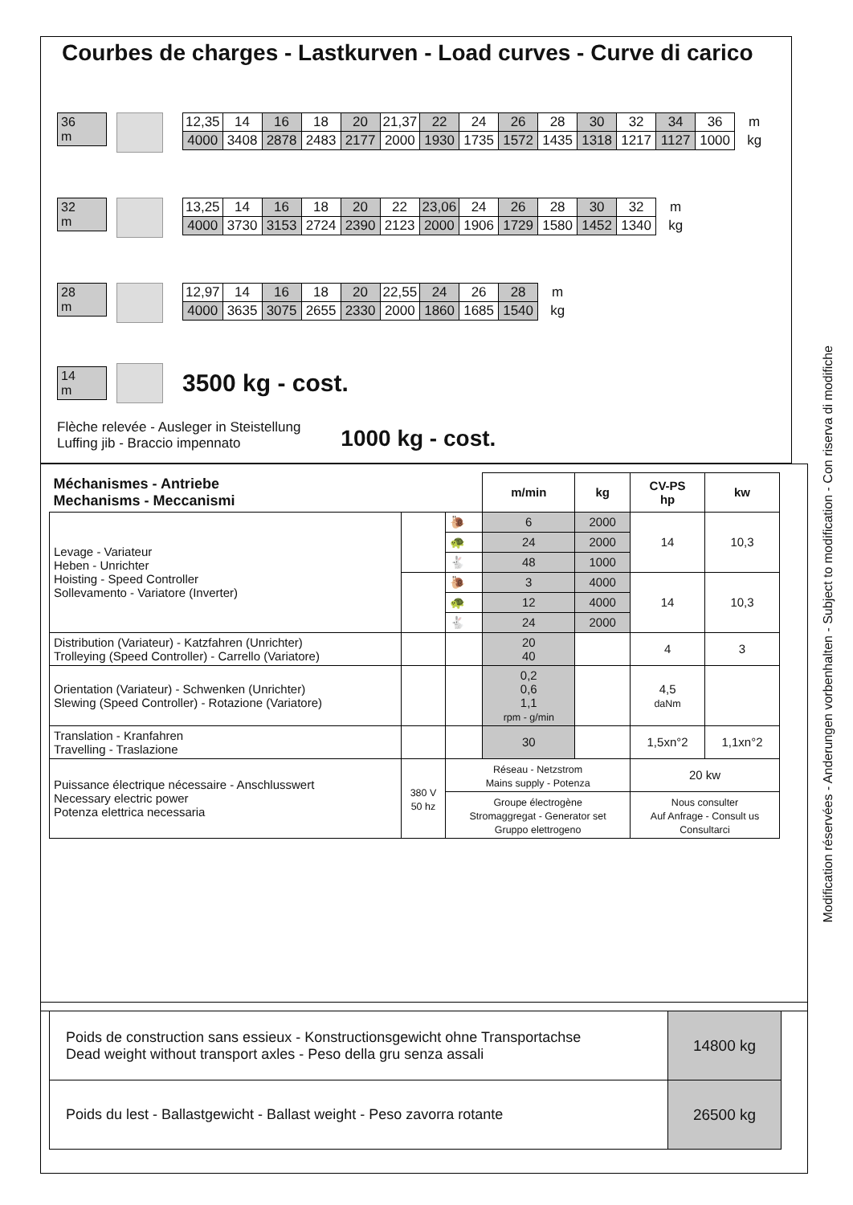Courbes de charges - Lastkurven - Load curves - Curve di carico
36
m
| 12,35 | 14 | 16 | 18 | 20 | 21,37 | 22 | 24 | 26 | 28 | 30 | 32 | 34 | 36 | m |
| 4000 | 3408 | 2878 | 2483 | 2177 | 2000 | 1930 | 1735 | 1572 | 1435 | 1318 | 1217 | 1127 | 1000 | kg |
32
m
| 13,25 | 14 | 16 | 18 | 20 | 22 | 23,06 | 24 | 26 | 28 | 30 | 32 | m |
| 4000 | 3730 | 3153 | 2724 | 2390 | 2123 | 2000 | 1906 | 1729 | 1580 | 1452 | 1340 | kg |
28
m
| 12,97 | 14 | 16 | 18 | 20 | 22,55 | 24 | 26 | 28 | m |
| 4000 | 3635 | 3075 | 2655 | 2330 | 2000 | 1860 | 1685 | 1540 | kg |
14
m
3500 kg - cost.
Flèche relevée - Ausleger in Steistellung
Luffing jib - Braccio impennato
1000 kg - cost.
| Méchanismes - Antriebe Mechanisms - Meccanismi | | | m/min | kg | CV-PS hp | kw |
| --- | --- | --- | --- | --- | --- | --- |
| Levage - Variateur Heben - Unrichter Hoisting - Speed Controller Sollevamento - Variatore (Inverter) | | 🐌 | 6 | 2000 | 14 | 10,3 |
| | | 🐢 | 24 | 2000 | | |
| | | 🐇 | 48 | 1000 | | |
| | | 🐌 | 3 | 4000 | 14 | 10,3 |
| | | 🐢 | 12 | 4000 | | |
| | | 🐇 | 24 | 2000 | | |
| Distribution (Variateur) - Katzfahren (Unrichter) Trolleying (Speed Controller) - Carrello (Variatore) | | | 20 40 | | 4 | 3 |
| Orientation (Variateur) - Schwenken (Unrichter) Slewing (Speed Controller) - Rotazione (Variatore) | | | 0,2 0,6 1,1 rpm - g/min | | 4,5 daNm | |
| Translation - Kranfahren Travelling - Traslazione | | | 30 | | 1,5xn°2 | 1,1xn°2 |
| Puissance électrique nécessaire - Anschlusswert Necessary electric power Potenza elettrica necessaria | 380 V 50 hz | Réseau - Netzstrom Mains supply - Potenza | | | 20 kw | |
| | | Groupe électrogène Stromaggregat - Generator set Gruppo elettrogeno | | | Nous consulter Auf Anfrage - Consult us Consultarci | |
| Poids de construction sans essieux - Konstructionsgewicht ohne Transportachse Dead weight without transport axles - Peso della gru senza assali | 14800 kg |
| Poids du lest - Ballastgewicht - Ballast weight - Peso zavorra rotante | 26500 kg |
Modification réservées - Anderungen vorbenhalten - Subject to modification - Con riserva di modifiche